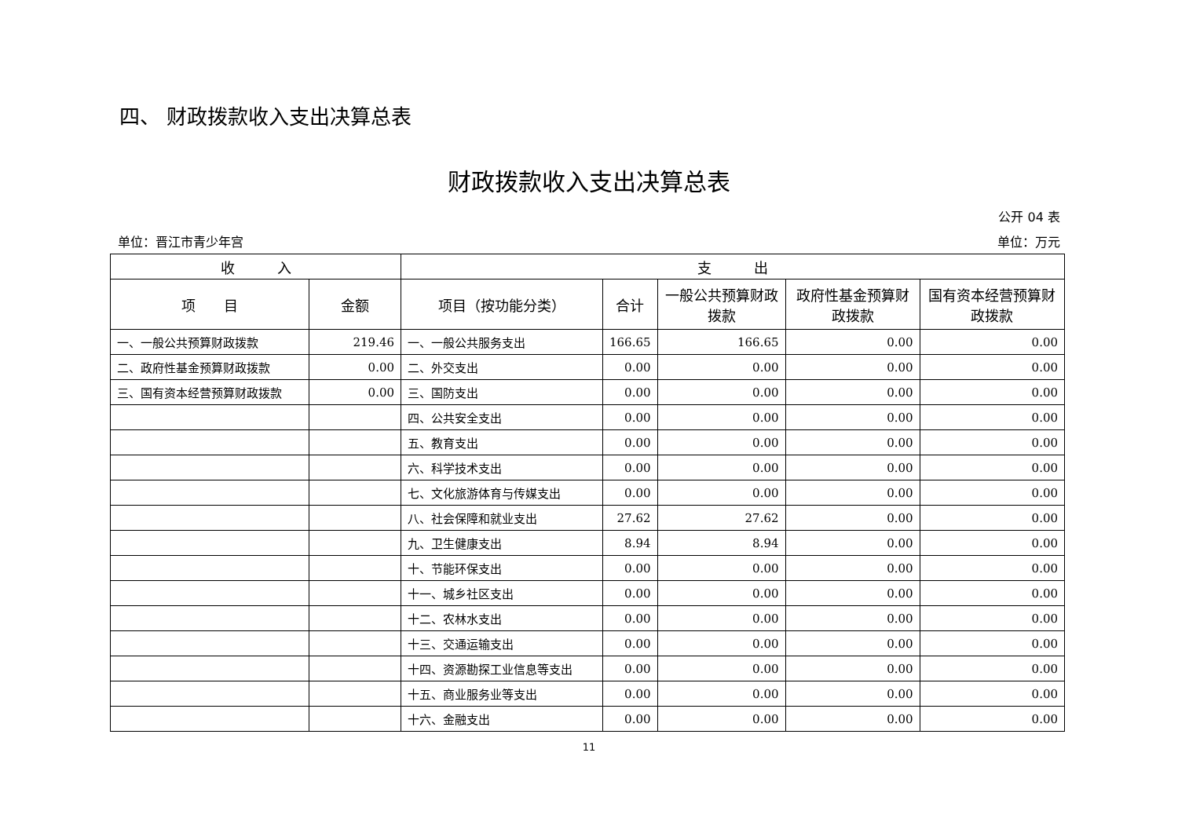四、 财政拨款收入支出决算总表
财政拨款收入支出决算总表
公开 04 表
单位：晋江市青少年宫 单位：万元
| 收 入 | | 支 出 | | | | |
| --- | --- | --- | --- | --- | --- | --- |
| 项 目 | 金额 | 项目（按功能分类） | 合计 | 一般公共预算财政拨款 | 政府性基金预算财政拨款 | 国有资本经营预算财政拨款 |
| 一、一般公共预算财政拨款 | 219.46 | 一、一般公共服务支出 | 166.65 | 166.65 | 0.00 | 0.00 |
| 二、政府性基金预算财政拨款 | 0.00 | 二、外交支出 | 0.00 | 0.00 | 0.00 | 0.00 |
| 三、国有资本经营预算财政拨款 | 0.00 | 三、国防支出 | 0.00 | 0.00 | 0.00 | 0.00 |
| | | 四、公共安全支出 | 0.00 | 0.00 | 0.00 | 0.00 |
| | | 五、教育支出 | 0.00 | 0.00 | 0.00 | 0.00 |
| | | 六、科学技术支出 | 0.00 | 0.00 | 0.00 | 0.00 |
| | | 七、文化旅游体育与传媒支出 | 0.00 | 0.00 | 0.00 | 0.00 |
| | | 八、社会保障和就业支出 | 27.62 | 27.62 | 0.00 | 0.00 |
| | | 九、卫生健康支出 | 8.94 | 8.94 | 0.00 | 0.00 |
| | | 十、节能环保支出 | 0.00 | 0.00 | 0.00 | 0.00 |
| | | 十一、城乡社区支出 | 0.00 | 0.00 | 0.00 | 0.00 |
| | | 十二、农林水支出 | 0.00 | 0.00 | 0.00 | 0.00 |
| | | 十三、交通运输支出 | 0.00 | 0.00 | 0.00 | 0.00 |
| | | 十四、资源勘探工业信息等支出 | 0.00 | 0.00 | 0.00 | 0.00 |
| | | 十五、商业服务业等支出 | 0.00 | 0.00 | 0.00 | 0.00 |
| | | 十六、金融支出 | 0.00 | 0.00 | 0.00 | 0.00 |
11